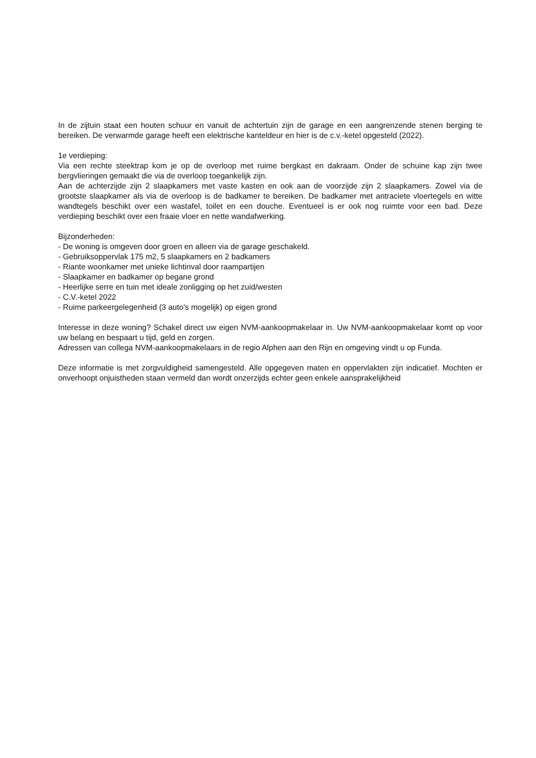In de zijtuin staat een houten schuur en vanuit de achtertuin zijn de garage en een aangrenzende stenen berging te bereiken. De verwarmde garage heeft een elektrische kanteldeur en hier is de c.v.-ketel opgesteld (2022).
1e verdieping:
Via een rechte steektrap kom je op de overloop met ruime bergkast en dakraam. Onder de schuine kap zijn twee bergvlieringen gemaakt die via de overloop toegankelijk zijn.
Aan de achterzijde zijn 2 slaapkamers met vaste kasten en ook aan de voorzijde zijn 2 slaapkamers. Zowel via de grootste slaapkamer als via de overloop is de badkamer te bereiken. De badkamer met antraciete vloertegels en witte wandtegels beschikt over een wastafel, toilet en een douche. Eventueel is er ook nog ruimte voor een bad. Deze verdieping beschikt over een fraaie vloer en nette wandafwerking.
Bijzonderheden:
- De woning is omgeven door groen en alleen via de garage geschakeld.
- Gebruiksoppervlak 175 m2, 5 slaapkamers en 2 badkamers
- Riante woonkamer met unieke lichtinval door raampartijen
- Slaapkamer en badkamer op begane grond
- Heerlijke serre en tuin met ideale zonligging op het zuid/westen
- C.V.-ketel 2022
- Ruime parkeergelegenheid (3 auto's mogelijk) op eigen grond
Interesse in deze woning? Schakel direct uw eigen NVM-aankoopmakelaar in. Uw NVM-aankoopmakelaar komt op voor uw belang en bespaart u tijd, geld en zorgen.
Adressen van collega NVM-aankoopmakelaars in de regio Alphen aan den Rijn en omgeving vindt u op Funda.
Deze informatie is met zorgvuldigheid samengesteld. Alle opgegeven maten en oppervlakten zijn indicatief. Mochten er onverhoopt onjuistheden staan vermeld dan wordt onzerzijds echter geen enkele aansprakelijkheid